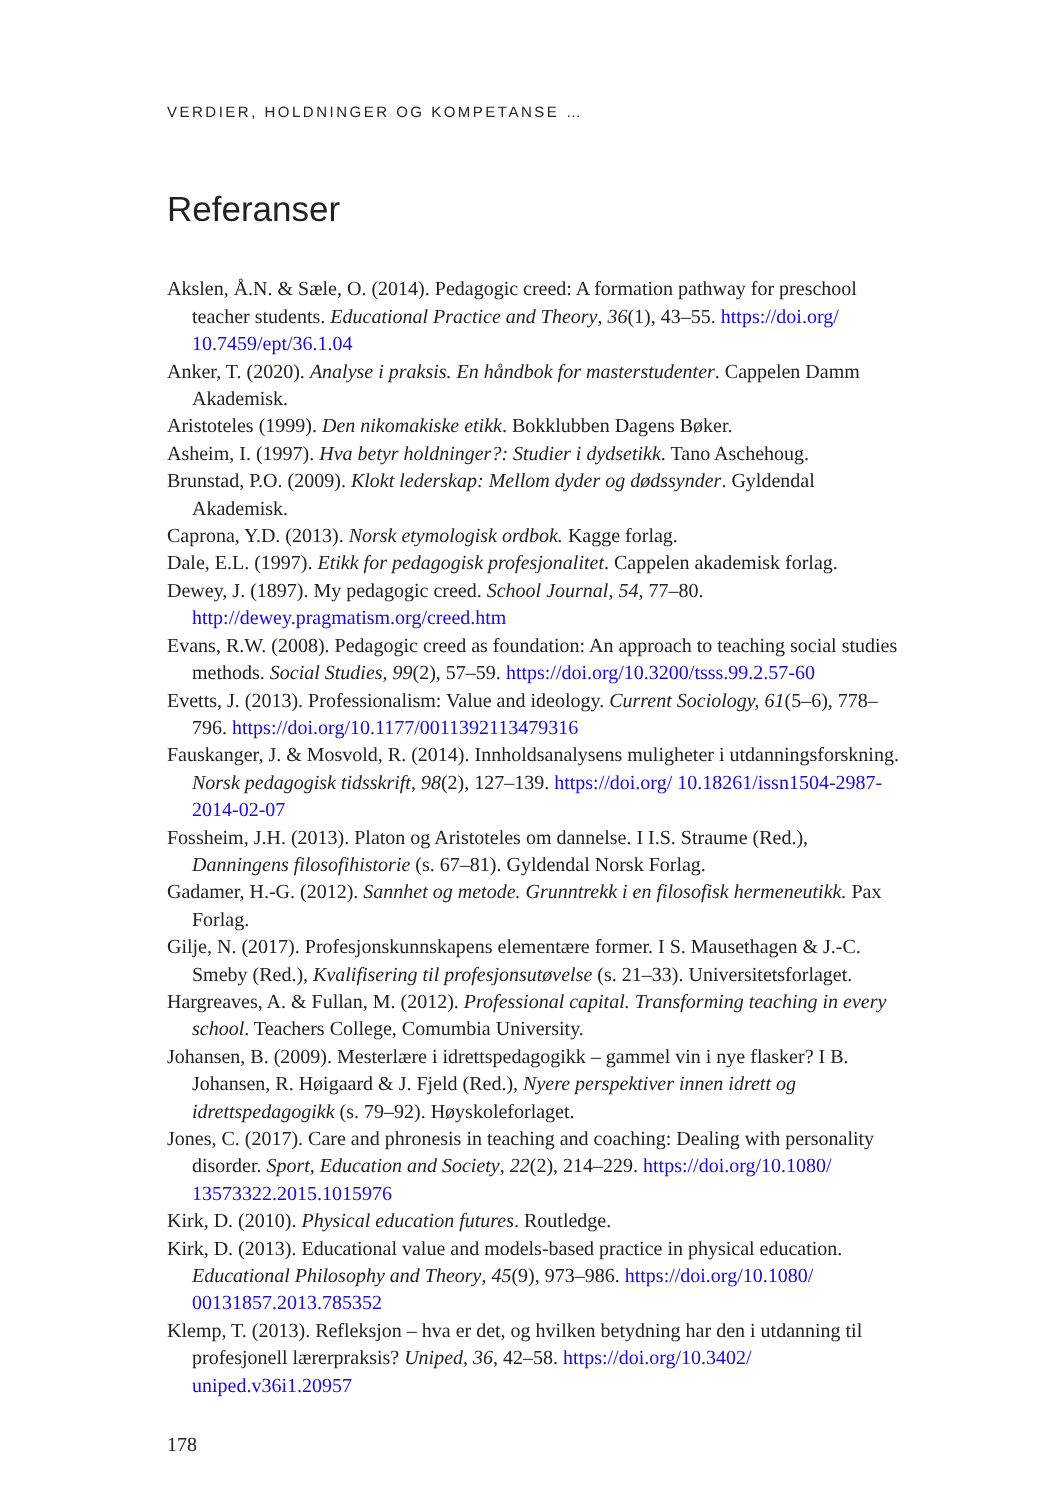VERDIER, HOLDNINGER OG KOMPETANSE …
Referanser
Akslen, Å.N. & Sæle, O. (2014). Pedagogic creed: A formation pathway for preschool teacher students. Educational Practice and Theory, 36(1), 43–55. https://doi.org/ 10.7459/ept/36.1.04
Anker, T. (2020). Analyse i praksis. En håndbok for masterstudenter. Cappelen Damm Akademisk.
Aristoteles (1999). Den nikomakiske etikk. Bokklubben Dagens Bøker.
Asheim, I. (1997). Hva betyr holdninger?: Studier i dydsetikk. Tano Aschehoug.
Brunstad, P.O. (2009). Klokt lederskap: Mellom dyder og dødssynder. Gyldendal Akademisk.
Caprona, Y.D. (2013). Norsk etymologisk ordbok. Kagge forlag.
Dale, E.L. (1997). Etikk for pedagogisk profesjonalitet. Cappelen akademisk forlag.
Dewey, J. (1897). My pedagogic creed. School Journal, 54, 77–80. http://dewey.pragmatism.org/creed.htm
Evans, R.W. (2008). Pedagogic creed as foundation: An approach to teaching social studies methods. Social Studies, 99(2), 57–59. https://doi.org/10.3200/tsss.99.2.57-60
Evetts, J. (2013). Professionalism: Value and ideology. Current Sociology, 61(5–6), 778–796. https://doi.org/10.1177/0011392113479316
Fauskanger, J. & Mosvold, R. (2014). Innholdsanalysens muligheter i utdanningsforskning. Norsk pedagogisk tidsskrift, 98(2), 127–139. https://doi.org/ 10.18261/issn1504-2987-2014-02-07
Fossheim, J.H. (2013). Platon og Aristoteles om dannelse. I I.S. Straume (Red.), Danningens filosofihistorie (s. 67–81). Gyldendal Norsk Forlag.
Gadamer, H.-G. (2012). Sannhet og metode. Grunntrekk i en filosofisk hermeneutikk. Pax Forlag.
Gilje, N. (2017). Profesjonskunnskapens elementære former. I S. Mausethagen & J.-C. Smeby (Red.), Kvalifisering til profesjonsutøvelse (s. 21–33). Universitetsforlaget.
Hargreaves, A. & Fullan, M. (2012). Professional capital. Transforming teaching in every school. Teachers College, Comumbia University.
Johansen, B. (2009). Mesterlære i idrettspedagogikk – gammel vin i nye flasker? I B. Johansen, R. Høigaard & J. Fjeld (Red.), Nyere perspektiver innen idrett og idrettspedagogikk (s. 79–92). Høyskoleforlaget.
Jones, C. (2017). Care and phronesis in teaching and coaching: Dealing with personality disorder. Sport, Education and Society, 22(2), 214–229. https://doi.org/10.1080/ 13573322.2015.1015976
Kirk, D. (2010). Physical education futures. Routledge.
Kirk, D. (2013). Educational value and models-based practice in physical education. Educational Philosophy and Theory, 45(9), 973–986. https://doi.org/10.1080/ 00131857.2013.785352
Klemp, T. (2013). Refleksjon – hva er det, og hvilken betydning har den i utdanning til profesjonell lærerpraksis? Uniped, 36, 42–58. https://doi.org/10.3402/ uniped.v36i1.20957
178